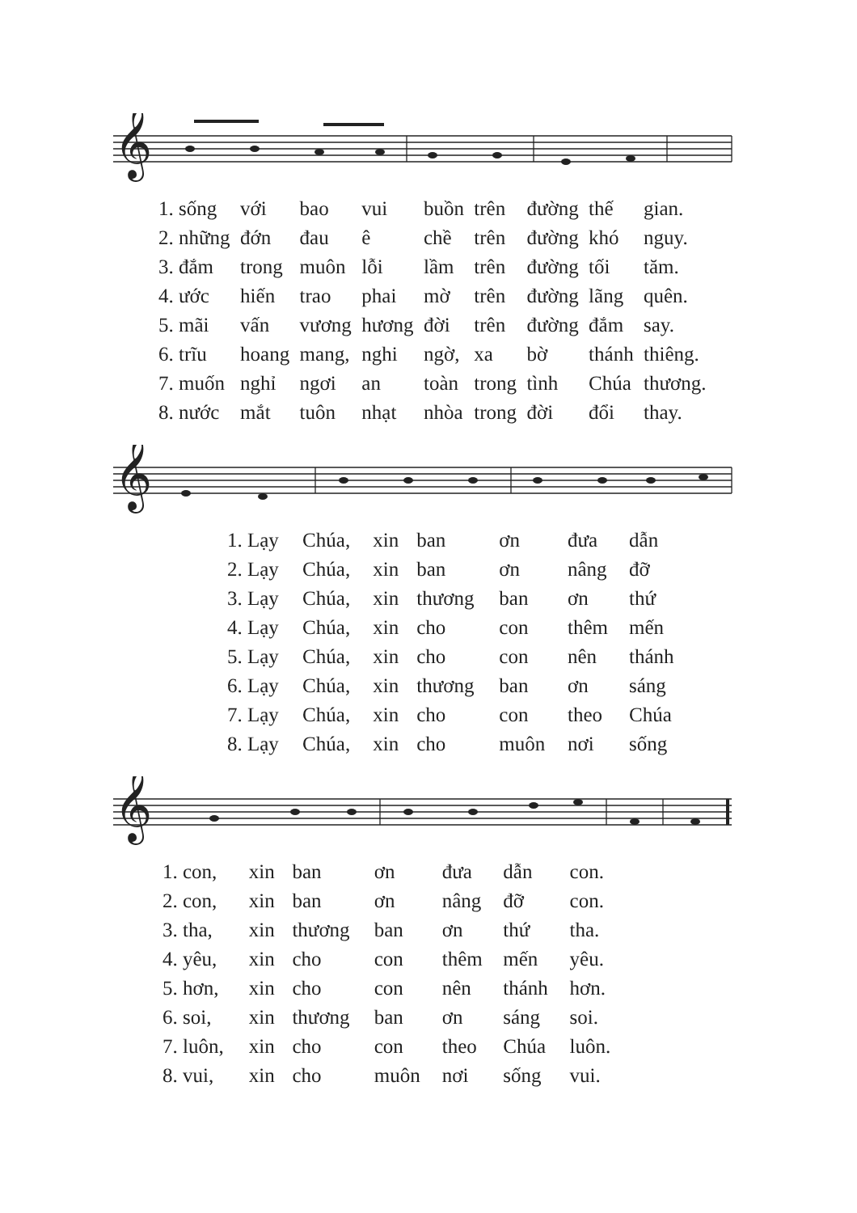𝄞
| 1. sống | với | bao | vui | buồn | trên | đường | thế | gian. |
| 2. những | đớn | đau | ê | chề | trên | đường | khó | nguy. |
| 3. đắm | trong | muôn | lỗi | lầm | trên | đường | tối | tăm. |
| 4. ước | hiến | trao | phai | mờ | trên | đường | lãng | quên. |
| 5. mãi | vấn | vương | hương | đời | trên | đường | đắm | say. |
| 6. trĩu | hoang | mang, | nghi | ngờ, | xa | bờ | thánh | thiêng. |
| 7. muốn | nghỉ | ngơi | an | toàn | trong | tình | Chúa | thương. |
| 8. nước | mắt | tuôn | nhạt | nhòa | trong | đời | đổi | thay. |
𝄞
| 1. Lạy | Chúa, | xin | ban | ơn | đưa | dẫn |
| 2. Lạy | Chúa, | xin | ban | ơn | nâng | đỡ |
| 3. Lạy | Chúa, | xin | thương | ban | ơn | thứ |
| 4. Lạy | Chúa, | xin | cho | con | thêm | mến |
| 5. Lạy | Chúa, | xin | cho | con | nên | thánh |
| 6. Lạy | Chúa, | xin | thương | ban | ơn | sáng |
| 7. Lạy | Chúa, | xin | cho | con | theo | Chúa |
| 8. Lạy | Chúa, | xin | cho | muôn | nơi | sống |
𝄞
| 1. con, | xin | ban | ơn | đưa | dẫn | con. |
| 2. con, | xin | ban | ơn | nâng | đỡ | con. |
| 3. tha, | xin | thương | ban | ơn | thứ | tha. |
| 4. yêu, | xin | cho | con | thêm | mến | yêu. |
| 5. hơn, | xin | cho | con | nên | thánh | hơn. |
| 6. soi, | xin | thương | ban | ơn | sáng | soi. |
| 7. luôn, | xin | cho | con | theo | Chúa | luôn. |
| 8. vui, | xin | cho | muôn | nơi | sống | vui. |